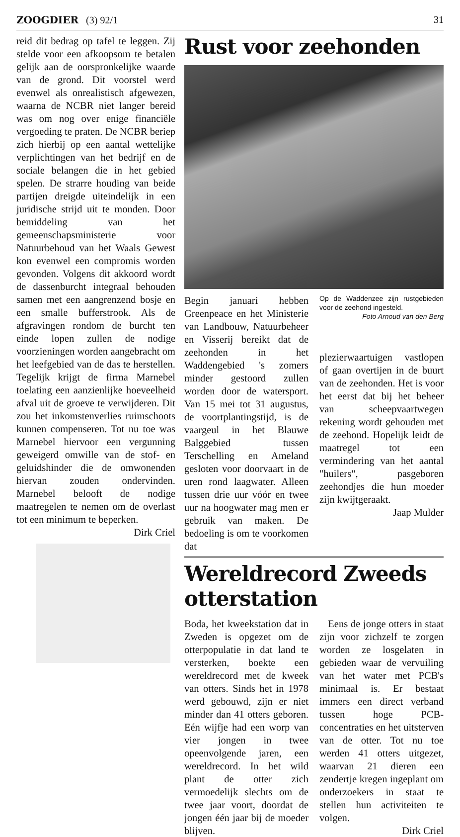ZOOGDIER (3) 92/1 31
reid dit bedrag op tafel te leggen. Zij stelde voor een afkoopsom te betalen gelijk aan de oorspronkelijke waarde van de grond. Dit voorstel werd evenwel als onrealistisch afgewezen, waarna de NCBR niet langer bereid was om nog over enige financiële vergoeding te praten. De NCBR beriep zich hierbij op een aantal wettelijke verplichtingen van het bedrijf en de sociale belangen die in het gebied spelen. De strarre houding van beide partijen dreigde uiteindelijk in een juridische strijd uit te monden. Door bemiddeling van het gemeenschapsministerie voor Natuurbehoud van het Waals Gewest kon evenwel een compromis worden gevonden. Volgens dit akkoord wordt de dassenburcht integraal behouden samen met een aangrenzend bosje en een smalle bufferstrook. Als de afgravingen rondom de burcht ten einde lopen zullen de nodige voorzieningen worden aangebracht om het leefgebied van de das te herstellen. Tegelijk krijgt de firma Marnebel toelating een aanzienlijke hoeveelheid afval uit de groeve te verwijderen. Dit zou het inkomstenverlies ruimschoots kunnen compenseren. Tot nu toe was Marnebel hiervoor een vergunning geweigerd omwille van de stof- en geluidshinder die de omwonenden hiervan zouden ondervinden. Marnebel belooft de nodige maatregelen te nemen om de overlast tot een minimum te beperken.
Dirk Criel
Rust voor zeehonden
Begin januari hebben Greenpeace en het Ministerie van Landbouw, Natuurbeheer en Visserij bereikt dat de zeehonden in het Waddengebied 's zomers minder gestoord zullen worden door de watersport. Van 15 mei tot 31 augustus, de voortplantingstijd, is de vaargeul in het Blauwe Balggebied tussen Terschelling en Ameland gesloten voor doorvaart in de uren rond laagwater. Alleen tussen drie uur vóór en twee uur na hoogwater mag men er gebruik van maken. De bedoeling is om te voorkomen dat
Op de Waddenzee zijn rustgebieden voor de zeehond ingesteld.
Foto Arnoud van den Berg
plezierwaartuigen vastlopen of gaan overtijen in de buurt van de zeehonden. Het is voor het eerst dat bij het beheer van scheepvaartwegen rekening wordt gehouden met de zeehond. Hopelijk leidt de maatregel tot een vermindering van het aantal "huilers", pasgeboren zeehondjes die hun moeder zijn kwijtgeraakt.
Jaap Mulder
Wereldrecord Zweeds otterstation
Boda, het kweekstation dat in Zweden is opgezet om de otterpopulatie in dat land te versterken, boekte een wereldrecord met de kweek van otters. Sinds het in 1978 werd gebouwd, zijn er niet minder dan 41 otters geboren. Eén wijfje had een worp van vier jongen in twee opeenvolgende jaren, een wereldrecord. In het wild plant de otter zich vermoedelijk slechts om de twee jaar voort, doordat de jongen één jaar bij de moeder blijven.
Eens de jonge otters in staat zijn voor zichzelf te zorgen worden ze losgelaten in gebieden waar de vervuiling van het water met PCB's minimaal is. Er bestaat immers een direct verband tussen hoge PCB-concentraties en het uitsterven van de otter. Tot nu toe werden 41 otters uitgezet, waarvan 21 dieren een zendertje kregen ingeplant om onderzoekers in staat te stellen hun activiteiten te volgen.
Dirk Criel